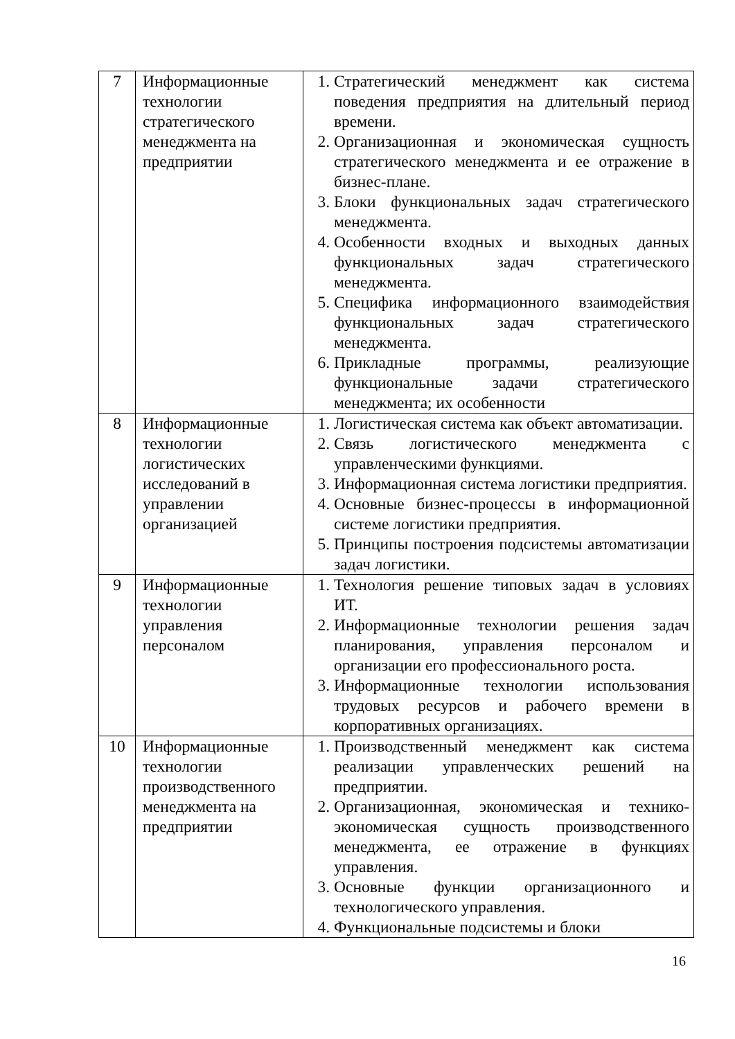| 7 | Информационные технологии стратегического менеджмента на предприятии | 1. Стратегический менеджмент как система поведения предприятия на длительный период времени. 2. Организационная и экономическая сущность стратегического менеджмента и ее отражение в бизнес-плане. 3. Блоки функциональных задач стратегического менеджмента. 4. Особенности входных и выходных данных функциональных задач стратегического менеджмента. 5. Специфика информационного взаимодействия функциональных задач стратегического менеджмента. 6. Прикладные программы, реализующие функциональные задачи стратегического менеджмента; их особенности |
| 8 | Информационные технологии логистических исследований в управлении организацией | 1. Логистическая система как объект автоматизации. 2. Связь логистического менеджмента с управленческими функциями. 3. Информационная система логистики предприятия. 4. Основные бизнес-процессы в информационной системе логистики предприятия. 5. Принципы построения подсистемы автоматизации задач логистики. |
| 9 | Информационные технологии управления персоналом | 1. Технология решение типовых задач в условиях ИТ. 2. Информационные технологии решения задач планирования, управления персоналом и организации его профессионального роста. 3. Информационные технологии использования трудовых ресурсов и рабочего времени в корпоративных организациях. |
| 10 | Информационные технологии производственного менеджмента на предприятии | 1. Производственный менеджмент как система реализации управленческих решений на предприятии. 2. Организационная, экономическая и технико-экономическая сущность производственного менеджмента, ее отражение в функциях управления. 3. Основные функции организационного и технологического управления. 4. Функциональные подсистемы и блоки |
16